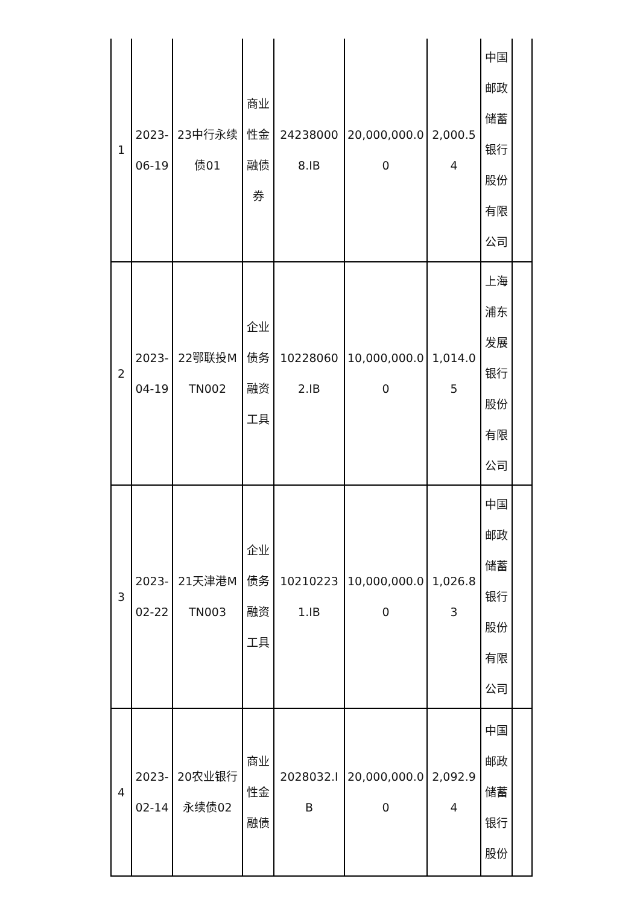| 1 | 2023-06-19 | 23中行永续债01 | 商业性金融债券 | 242380008.IB | 20,000,000.00 | 2,000.54 | 中国邮政储蓄银行股份有限公司 | |
| 2 | 2023-04-19 | 22鄂联投MTN002 | 企业债务融资工具 | 102280602.IB | 10,000,000.00 | 1,014.05 | 上海浦东发展银行股份有限公司 | |
| 3 | 2023-02-22 | 21天津港MTN003 | 企业债务融资工具 | 102102231.IB | 10,000,000.00 | 1,026.83 | 中国邮政储蓄银行股份有限公司 | |
| 4 | 2023-02-14 | 20农业银行永续债02 | 商业性金融债 | 2028032.IB | 20,000,000.00 | 2,092.94 | 中国邮政储蓄银行股份 | |